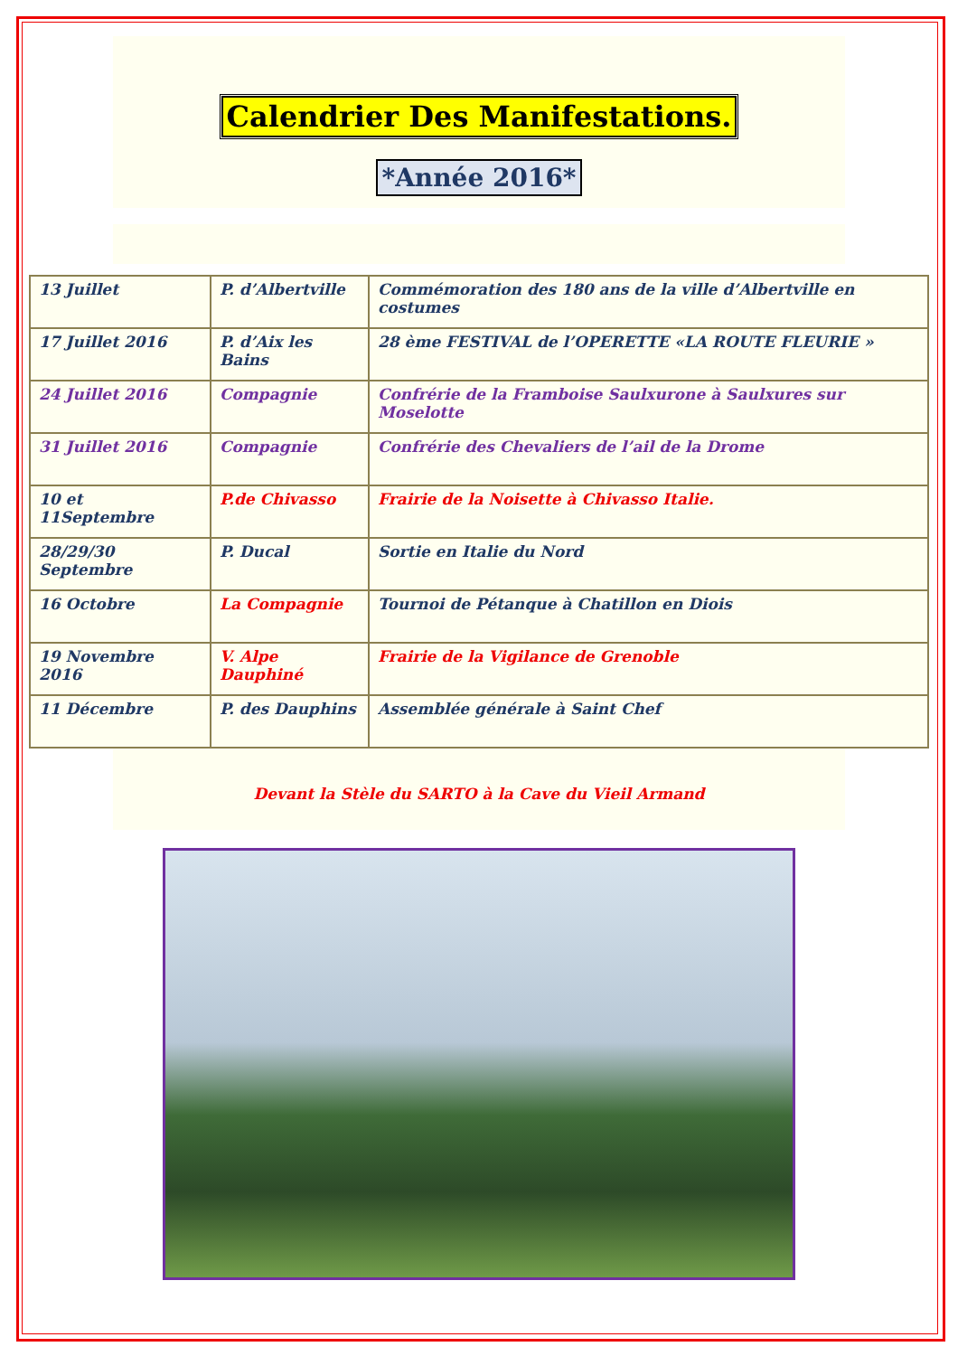Calendrier Des Manifestations.
*Année 2016*
| 13 Juillet | P. d’Albertville | Commémoration des 180 ans de la ville d’Albertville en costumes |
| 17 Juillet 2016 | P. d’Aix les Bains | 28 ème FESTIVAL de l’OPERETTE «LA ROUTE FLEURIE » |
| 24 Juillet 2016 | Compagnie | Confrérie de la Framboise Saulxurone à Saulxures sur Moselotte |
| 31 Juillet 2016 | Compagnie | Confrérie des Chevaliers de l’ail de la Drome |
| 10 et 11Septembre | P.de Chivasso | Frairie de la Noisette à Chivasso Italie. |
| 28/29/30 Septembre | P. Ducal | Sortie en Italie du Nord |
| 16 Octobre | La Compagnie | Tournoi de Pétanque à Chatillon en Diois |
| 19 Novembre 2016 | V. Alpe Dauphiné | Frairie de la Vigilance de Grenoble |
| 11 Décembre | P. des Dauphins | Assemblée générale à Saint Chef |
Devant la Stèle du SARTO à la Cave du Vieil Armand